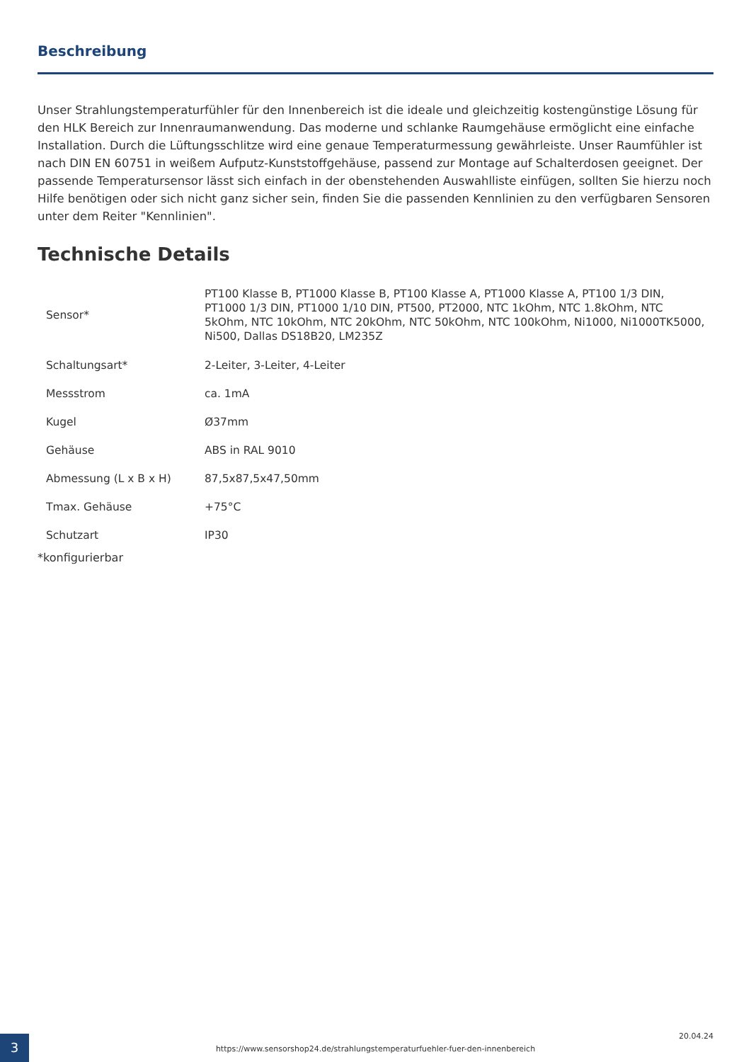Beschreibung
Unser Strahlungstemperaturfühler für den Innenbereich ist die ideale und gleichzeitig kostengünstige Lösung für den HLK Bereich zur Innenraumanwendung. Das moderne und schlanke Raumgehäuse ermöglicht eine einfache Installation. Durch die Lüftungsschlitze wird eine genaue Temperaturmessung gewährleiste. Unser Raumfühler ist nach DIN EN 60751 in weißem Aufputz-Kunststoffgehäuse, passend zur Montage auf Schalterdosen geeignet. Der passende Temperatursensor lässt sich einfach in der obenstehenden Auswahlliste einfügen, sollten Sie hierzu noch Hilfe benötigen oder sich nicht ganz sicher sein, finden Sie die passenden Kennlinien zu den verfügbaren Sensoren unter dem Reiter "Kennlinien".
Technische Details
| Sensor* | PT100 Klasse B, PT1000 Klasse B, PT100 Klasse A, PT1000 Klasse A, PT100 1/3 DIN, PT1000 1/3 DIN, PT1000 1/10 DIN, PT500, PT2000, NTC 1kOhm, NTC 1.8kOhm, NTC 5kOhm, NTC 10kOhm, NTC 20kOhm, NTC 50kOhm, NTC 100kOhm, Ni1000, Ni1000TK5000, Ni500, Dallas DS18B20, LM235Z |
| Schaltungsart* | 2-Leiter, 3-Leiter, 4-Leiter |
| Messstrom | ca. 1mA |
| Kugel | Ø37mm |
| Gehäuse | ABS in RAL 9010 |
| Abmessung (L x B x H) | 87,5x87,5x47,50mm |
| Tmax. Gehäuse | +75°C |
| Schutzart | IP30 |
*konfigurierbar
3
https://www.sensorshop24.de/strahlungstemperaturfuehler-fuer-den-innenbereich
20.04.24